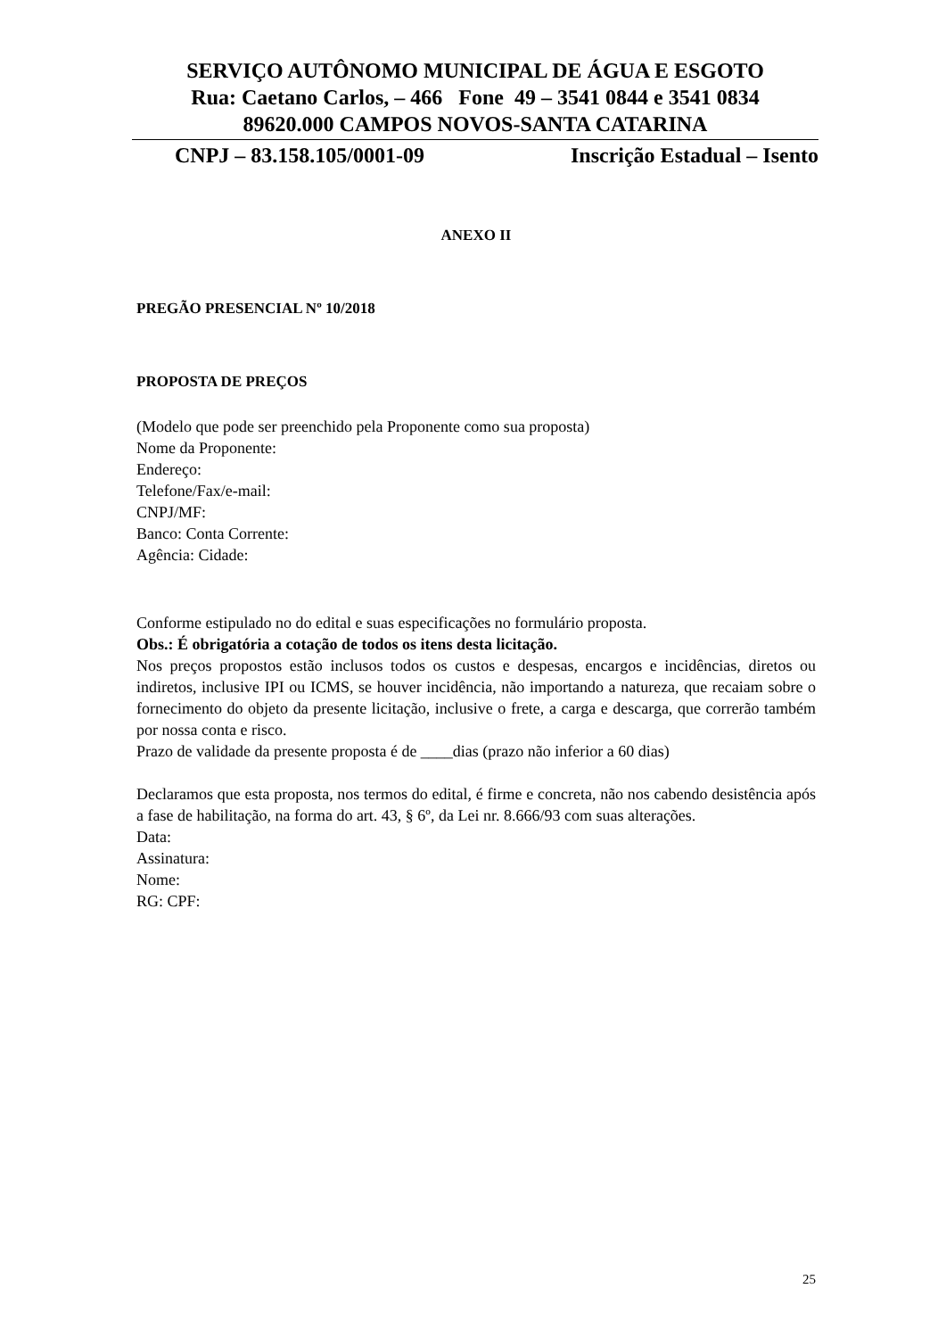SERVIÇO AUTÔNOMO MUNICIPAL DE ÁGUA E ESGOTO
Rua: Caetano Carlos, – 466 Fone 49 – 3541 0844 e 3541 0834
89620.000 CAMPOS NOVOS-SANTA CATARINA
CNPJ – 83.158.105/0001-09 Inscrição Estadual – Isento
ANEXO II
PREGÃO PRESENCIAL Nº 10/2018
PROPOSTA DE PREÇOS
(Modelo que pode ser preenchido pela Proponente como sua proposta)
Nome da Proponente:
Endereço:
Telefone/Fax/e-mail:
CNPJ/MF:
Banco: Conta Corrente:
Agência: Cidade:
Conforme estipulado no do edital e suas especificações no formulário proposta.
Obs.: É obrigatória a cotação de todos os itens desta licitação.
Nos preços propostos estão inclusos todos os custos e despesas, encargos e incidências, diretos ou indiretos, inclusive IPI ou ICMS, se houver incidência, não importando a natureza, que recaiam sobre o fornecimento do objeto da presente licitação, inclusive o frete, a carga e descarga, que correrão também por nossa conta e risco.
Prazo de validade da presente proposta é de ____dias (prazo não inferior a 60 dias)
Declaramos que esta proposta, nos termos do edital, é firme e concreta, não nos cabendo desistência após a fase de habilitação, na forma do art. 43, § 6º, da Lei nr. 8.666/93 com suas alterações.
Data:
Assinatura:
Nome:
RG: CPF:
25